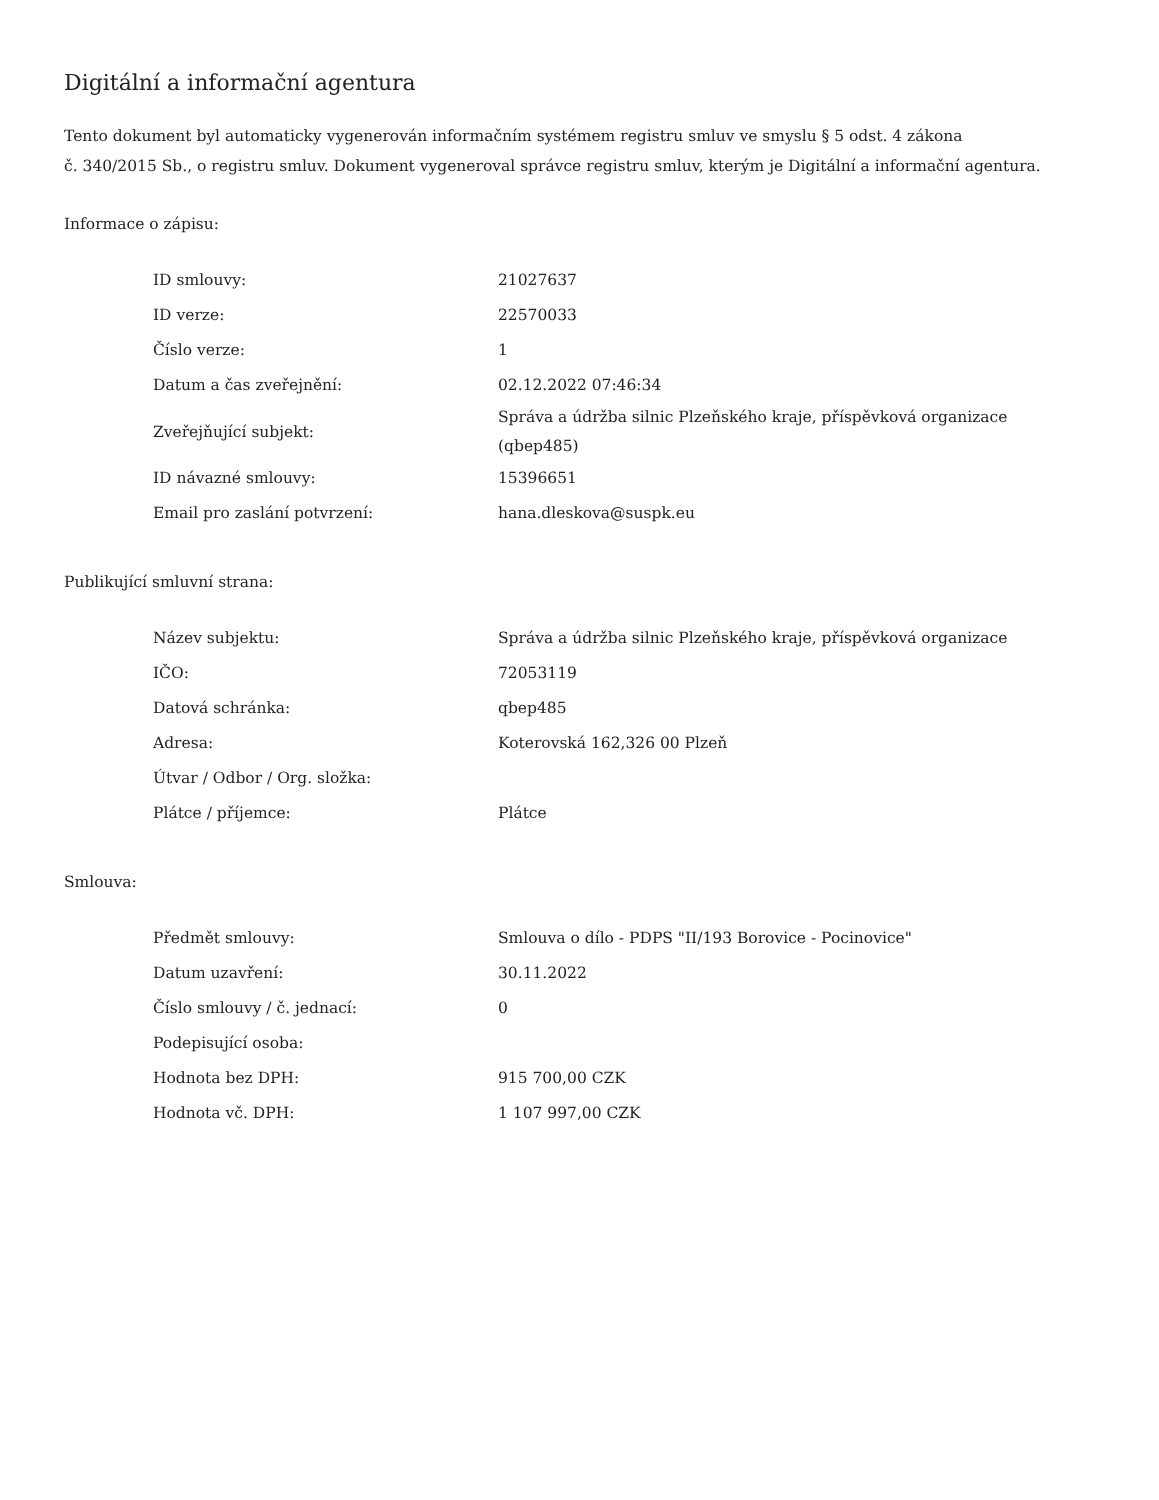Digitální a informační agentura
Tento dokument byl automaticky vygenerován informačním systémem registru smluv ve smyslu § 5 odst. 4 zákona
č. 340/2015 Sb., o registru smluv. Dokument vygeneroval správce registru smluv, kterým je Digitální a informační agentura.
Informace o zápisu:
| ID smlouvy: | 21027637 |
| ID verze: | 22570033 |
| Číslo verze: | 1 |
| Datum a čas zveřejnění: | 02.12.2022 07:46:34 |
| Zveřejňující subjekt: | Správa a údržba silnic Plzeňského kraje, příspěvková organizace (qbep485) |
| ID návazné smlouvy: | 15396651 |
| Email pro zaslání potvrzení: | hana.dleskova@suspk.eu |
Publikující smluvní strana:
| Název subjektu: | Správa a údržba silnic Plzeňského kraje, příspěvková organizace |
| IČO: | 72053119 |
| Datová schránka: | qbep485 |
| Adresa: | Koterovská 162,326 00 Plzeň |
| Útvar / Odbor / Org. složka: | |
| Plátce / příjemce: | Plátce |
Smlouva:
| Předmět smlouvy: | Smlouva o dílo - PDPS "II/193 Borovice - Pocinovice" |
| Datum uzavření: | 30.11.2022 |
| Číslo smlouvy / č. jednací: | 0 |
| Podepisující osoba: | |
| Hodnota bez DPH: | 915 700,00 CZK |
| Hodnota vč. DPH: | 1 107 997,00 CZK |